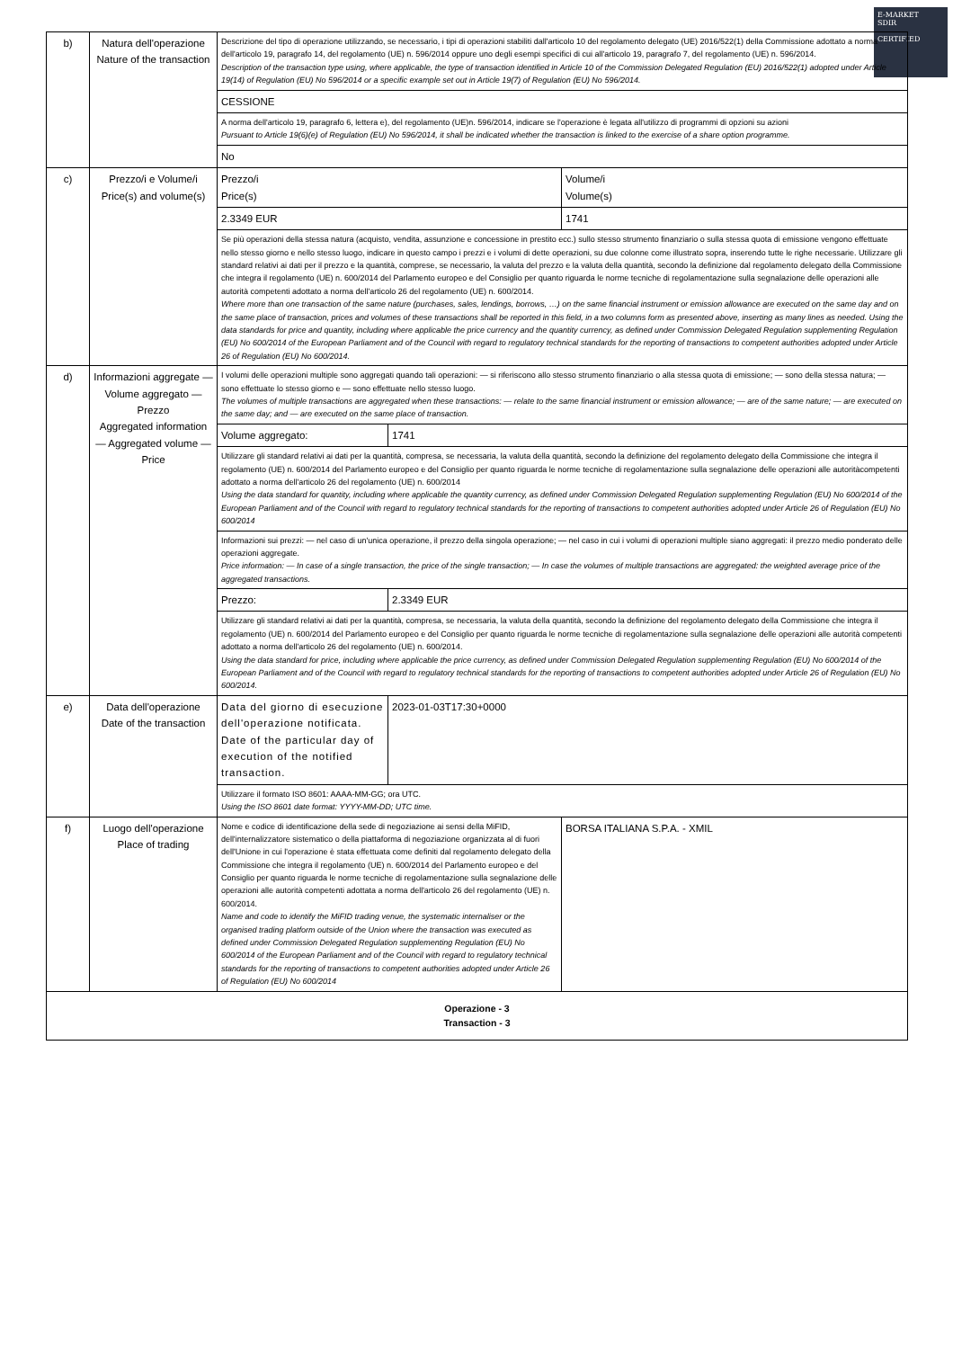E-MARKET
SDIR
CERTIFIED
| b) | Natura dell'operazione Nature of the transaction | Descrizione del tipo di operazione utilizzando, se necessario, i tipi di operazioni stabiliti dall'articolo 10 del regolamento delegato (UE) 2016/522(1) della Commissione adottato a norma dell'articolo 19, paragrafo 14, del regolamento (UE) n. 596/2014 oppure uno degli esempi specifici di cui all'articolo 19, paragrafo 7, del regolamento (UE) n. 596/2014. Description of the transaction type using, where applicable, the type of transaction identified in Article 10 of the Commission Delegated Regulation (EU) 2016/522(1) adopted under Article 19(14) of Regulation (EU) No 596/2014 or a specific example set out in Article 19(7) of Regulation (EU) No 596/2014. | | |
| | | CESSIONE | | |
| | | A norma dell'articolo 19, paragrafo 6, lettera e), del regolamento (UE)n. 596/2014, indicare se l'operazione è legata all'utilizzo di programmi di opzioni su azioni Pursuant to Article 19(6)(e) of Regulation (EU) No 596/2014, it shall be indicated whether the transaction is linked to the exercise of a share option programme. | | |
| | | No | | |
| c) | Prezzo/i e Volume/i Price(s) and volume(s) | Prezzo/i Price(s) | | Volume/i Volume(s) |
| | | 2.3349 EUR | | 1741 |
| | | Se più operazioni della stessa natura (acquisto, vendita, assunzione e concessione in prestito ecc.) sullo stesso strumento finanziario o sulla stessa quota di emissione vengono effettuate nello stesso giorno e nello stesso luogo, indicare in questo campo i prezzi e i volumi di dette operazioni, su due colonne come illustrato sopra, inserendo tutte le righe necessarie. Utilizzare gli standard relativi ai dati per il prezzo e la quantità, comprese, se necessario, la valuta del prezzo e la valuta della quantità, secondo la definizione dal regolamento delegato della Commissione che integra il regolamento (UE) n. 600/2014 del Parlamento europeo e del Consiglio per quanto riguarda le norme tecniche di regolamentazione sulla segnalazione delle operazioni alle autorità competenti adottato a norma dell'articolo 26 del regolamento (UE) n. 600/2014. Where more than one transaction of the same nature (purchases, sales, lendings, borrows, …) on the same financial instrument or emission allowance are executed on the same day and on the same place of transaction, prices and volumes of these transactions shall be reported in this field, in a two columns form as presented above, inserting as many lines as needed. Using the data standards for price and quantity, including where applicable the price currency and the quantity currency, as defined under Commission Delegated Regulation supplementing Regulation (EU) No 600/2014 of the European Parliament and of the Council with regard to regulatory technical standards for the reporting of transactions to competent authorities adopted under Article 26 of Regulation (EU) No 600/2014. | | |
| d) | Informazioni aggregate — Volume aggregato — Prezzo Aggregated information — Aggregated volume — Price | I volumi delle operazioni multiple sono aggregati quando tali operazioni: — si riferiscono allo stesso strumento finanziario o alla stessa quota di emissione; — sono della stessa natura; — sono effettuate lo stesso giorno e — sono effettuate nello stesso luogo. The volumes of multiple transactions are aggregated when these transactions: — relate to the same financial instrument or emission allowance; — are of the same nature; — are executed on the same day; and — are executed on the same place of transaction. | | |
| | | Volume aggregato: | 1741 | |
| | | Utilizzare gli standard relativi ai dati per la quantità, compresa, se necessaria, la valuta della quantità, secondo la definizione del regolamento delegato della Commissione che integra il regolamento (UE) n. 600/2014 del Parlamento europeo e del Consiglio per quanto riguarda le norme tecniche di regolamentazione sulla segnalazione delle operazioni alle autoritàcompetenti adottato a norma dell'articolo 26 del regolamento (UE) n. 600/2014 Using the data standard for quantity, including where applicable the quantity currency, as defined under Commission Delegated Regulation supplementing Regulation (EU) No 600/2014 of the European Parliament and of the Council with regard to regulatory technical standards for the reporting of transactions to competent authorities adopted under Article 26 of Regulation (EU) No 600/2014 | | |
| | | Informazioni sui prezzi: — nel caso di un'unica operazione, il prezzo della singola operazione; — nel caso in cui i volumi di operazioni multiple siano aggregati: il prezzo medio ponderato delle operazioni aggregate. Price information: — In case of a single transaction, the price of the single transaction; — In case the volumes of multiple transactions are aggregated: the weighted average price of the aggregated transactions. | | |
| | | Prezzo: | 2.3349 EUR | |
| | | Utilizzare gli standard relativi ai dati per la quantità, compresa, se necessaria, la valuta della quantità, secondo la definizione del regolamento delegato della Commissione che integra il regolamento (UE) n. 600/2014 del Parlamento europeo e del Consiglio per quanto riguarda le norme tecniche di regolamentazione sulla segnalazione delle operazioni alle autorità competenti adottato a norma dell'articolo 26 del regolamento (UE) n. 600/2014. Using the data standard for price, including where applicable the price currency, as defined under Commission Delegated Regulation supplementing Regulation (EU) No 600/2014 of the European Parliament and of the Council with regard to regulatory technical standards for the reporting of transactions to competent authorities adopted under Article 26 of Regulation (EU) No 600/2014. | | |
| e) | Data dell'operazione Date of the transaction | Data del giorno di esecuzione dell'operazione notificata. Date of the particular day of execution of the notified transaction. | 2023-01-03T17:30+0000 | |
| | | Utilizzare il formato ISO 8601: AAAA-MM-GG; ora UTC. Using the ISO 8601 date format: YYYY-MM-DD; UTC time. | | |
| f) | Luogo dell'operazione Place of trading | Nome e codice di identificazione della sede di negoziazione ai sensi della MiFID, dell'internalizzatore sistematico o della piattaforma di negoziazione organizzata al di fuori dell'Unione in cui l'operazione è stata effettuata come definiti dal regolamento delegato della Commissione che integra il regolamento (UE) n. 600/2014 del Parlamento europeo e del Consiglio per quanto riguarda le norme tecniche di regolamentazione sulla segnalazione delle operazioni alle autorità competenti adottata a norma dell'articolo 26 del regolamento (UE) n. 600/2014. Name and code to identify the MiFID trading venue, the systematic internaliser or the organised trading platform outside of the Union where the transaction was executed as defined under Commission Delegated Regulation supplementing Regulation (EU) No 600/2014 of the European Parliament and of the Council with regard to regulatory technical standards for the reporting of transactions to competent authorities adopted under Article 26 of Regulation (EU) No 600/2014 | | BORSA ITALIANA S.P.A. - XMIL |
| Operazione - 3 Transaction - 3 | | | | |